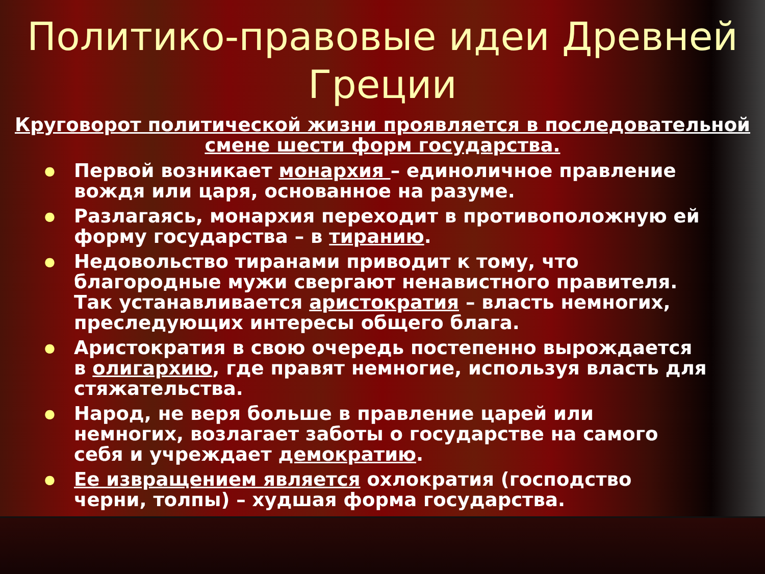Политико-правовые идеи Древней Греции
Круговорот политической жизни проявляется в последовательной смене шести форм государства.
● Первой возникает монархия – единоличное правление вождя или царя, основанное на разуме.
● Разлагаясь, монархия переходит в противоположную ей форму государства – в тиранию.
● Недовольство тиранами приводит к тому, что благородные мужи свергают ненавистного правителя. Так устанавливается аристократия – власть немногих, преследующих интересы общего блага.
● Аристократия в свою очередь постепенно вырождается в олигархию, где правят немногие, используя власть для стяжательства.
● Народ, не веря больше в правление царей или немногих, возлагает заботы о государстве на самого себя и учреждает демократию.
● Ее извращением является охлократия (господство черни, толпы) – худшая форма государства.